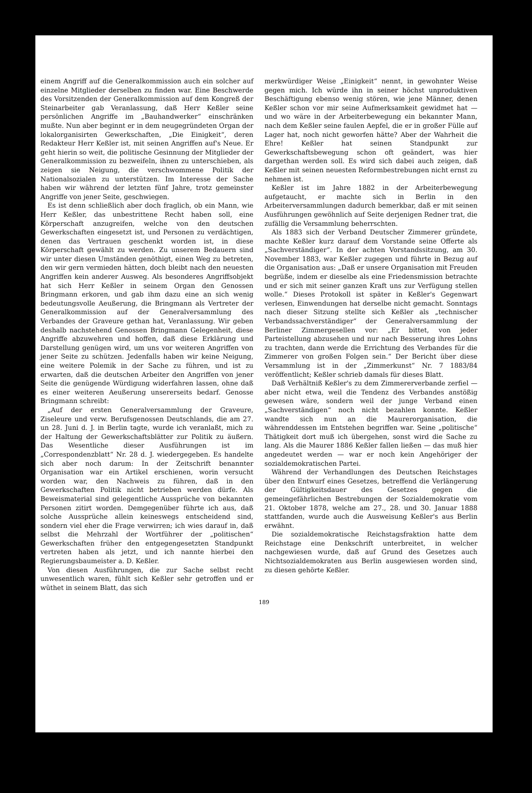einem Angriff auf die Generalkommission auch ein solcher auf einzelne Mitglieder derselben zu finden war. Eine Beschwerde des Vorsitzenden der Generalkommission auf dem Kongreß der Steinarbeiter gab Veranlassung, daß Herr Keßler seine persönlichen Angriffe im „Bauhandwerker“ einschränken mußte. Nun aber beginnt er in dem neugegründeten Organ der lokalorganisirten Gewerkschaften, „Die Einigkeit“, deren Redakteur Herr Keßler ist, mit seinen Angriffen auf's Neue. Er geht hierin so weit, die politische Gesinnung der Mitglieder der Generalkommission zu bezweifeln, ihnen zu unterschieben, als zeigen sie Neigung, die verschwommene Politik der Nationalsozialen zu unterstützen. Im Interesse der Sache haben wir während der letzten fünf Jahre, trotz gemeinster Angriffe von jener Seite, geschwiegen.
Es ist denn schließlich aber doch fraglich, ob ein Mann, wie Herr Keßler, das unbestrittene Recht haben soll, eine Körperschaft anzugreifen, welche von den deutschen Gewerkschaften eingesetzt ist, und Personen zu verdächtigen, denen das Vertrauen geschenkt worden ist, in diese Körperschaft gewählt zu werden. Zu unserem Bedauern sind wir unter diesen Umständen genöthigt, einen Weg zu betreten, den wir gern vermieden hätten, doch bleibt nach den neuesten Angriffen kein anderer Ausweg. Als besonderes Angriffsobjekt hat sich Herr Keßler in seinem Organ den Genossen Bringmann erkoren, und gab ihm dazu eine an sich wenig bedeutungsvolle Aeußerung, die Bringmann als Vertreter der Generalkommission auf der Generalversammlung des Verbandes der Graveure gethan hat, Veranlassung. Wir geben deshalb nachstehend Genossen Bringmann Gelegenheit, diese Angriffe abzuwehren und hoffen, daß diese Erklärung und Darstellung genügen wird, um uns vor weiteren Angriffen von jener Seite zu schützen. Jedenfalls haben wir keine Neigung, eine weitere Polemik in der Sache zu führen, und ist zu erwarten, daß die deutschen Arbeiter den Angriffen von jener Seite die genügende Würdigung widerfahren lassen, ohne daß es einer weiteren Aeußerung unsererseits bedarf. Genosse Bringmann schreibt:
„Auf der ersten Generalversammlung der Graveure, Ziseleure und verw. Berufsgenossen Deutschlands, die am 27. un 28. Juni d. J. in Berlin tagte, wurde ich veranlaßt, mich zu der Haltung der Gewerkschaftsblätter zur Politik zu äußern. Das Wesentliche dieser Ausführungen ist im „Correspondenzblatt“ Nr. 28 d. J. wiedergegeben. Es handelte sich aber noch darum: In der Zeitschrift benannter Organisation war ein Artikel erschienen, worin versucht worden war, den Nachweis zu führen, daß in den Gewerkschaften Politik nicht betrieben werden dürfe. Als Beweismaterial sind gelegentliche Aussprüche von bekannten Personen zitirt worden. Demgegenüber führte ich aus, daß solche Aussprüche allein keineswegs entscheidend sind, sondern viel eher die Frage verwirren; ich wies darauf in, daß selbst die Mehrzahl der Wortführer der „politischen“ Gewerkschaften früher den entgegengesetzten Standpunkt vertreten haben als jetzt, und ich nannte hierbei den Regierungsbaumeister a. D. Keßler.
Von diesen Ausführungen, die zur Sache selbst recht unwesentlich waren, fühlt sich Keßler sehr getroffen und er wüthet in seinem Blatt, das sich
merkwürdiger Weise „Einigkeit“ nennt, in gewohnter Weise gegen mich. Ich würde ihn in seiner höchst unproduktiven Beschäftigung ebenso wenig stören, wie jene Männer, denen Keßler schon vor mir seine Aufmerksamkeit gewidmet hat — und wo wäre in der Arbeiterbewegung ein bekannter Mann, nach dem Keßler seine faulen Aepfel, die er in großer Fülle auf Lager hat, noch nicht geworfen hätte? Aber der Wahrheit die Ehre! Keßler hat seinen Standpunkt zur Gewerkschaftsbewegung schon oft geändert, was hier dargethan werden soll. Es wird sich dabei auch zeigen, daß Keßler mit seinen neuesten Reformbestrebungen nicht ernst zu nehmen ist.
Keßler ist im Jahre 1882 in der Arbeiterbewegung aufgetaucht, er machte sich in Berlin in den Arbeiterversammlungen dadurch bemerkbar, daß er mit seinen Ausführungen gewöhnlich auf Seite derjenigen Redner trat, die zufällig die Versammlung beherrschten.
Als 1883 sich der Verband Deutscher Zimmerer gründete, machte Keßler kurz darauf dem Vorstande seine Offerte als „Sachverständiger“. In der achten Vorstandssitzung, am 30. November 1883, war Keßler zugegen und führte in Bezug auf die Organisation aus: „Daß er unsere Organisation mit Freuden begrüße, indem er dieselbe als eine Friedensmission betrachte und er sich mit seiner ganzen Kraft uns zur Verfügung stellen wolle.“ Dieses Protokoll ist später in Keßler's Gegenwart verlesen, Einwendungen hat derselbe nicht gemacht. Sonntags nach dieser Sitzung stellte sich Keßler als „technischer Verbandssachverständiger“ der Generalversammlung der Berliner Zimmergesellen vor: „Er bittet, von jeder Parteistellung abzusehen und nur nach Besserung ihres Lohns zu trachten, dann werde die Errichtung des Verbandes für die Zimmerer von großen Folgen sein.“ Der Bericht über diese Versammlung ist in der „Zimmerkunst“ Nr. 7 1883/84 veröffentlicht; Keßler schrieb damals für dieses Blatt.
Daß Verhältniß Keßler's zu dem Zimmererverbande zerfiel — aber nicht etwa, weil die Tendenz des Verbandes anstößig gewesen wäre, sondern weil der junge Verband einen „Sachverständigen“ noch nicht bezahlen konnte. Keßler wandte sich nun an die Maurerorganisation, die währenddessen im Entstehen begriffen war. Seine „politische“ Thätigkeit dort muß ich übergehen, sonst wird die Sache zu lang. Als die Maurer 1886 Keßler fallen ließen — das muß hier angedeutet werden — war er noch kein Angehöriger der sozialdemokratischen Partei.
Während der Verhandlungen des Deutschen Reichstages über den Entwurf eines Gesetzes, betreffend die Verlängerung der Gültigkeitsdauer des Gesetzes gegen die gemeingefährlichen Bestrebungen der Sozialdemokratie vom 21. Oktober 1878, welche am 27., 28. und 30. Januar 1888 stattfanden, wurde auch die Ausweisung Keßler's aus Berlin erwähnt.
Die sozialdemokratische Reichstagsfraktion hatte dem Reichstage eine Denkschrift unterbreitet, in welcher nachgewiesen wurde, daß auf Grund des Gesetzes auch Nichtsozialdemokraten aus Berlin ausgewiesen worden sind, zu diesen gehörte Keßler.
189